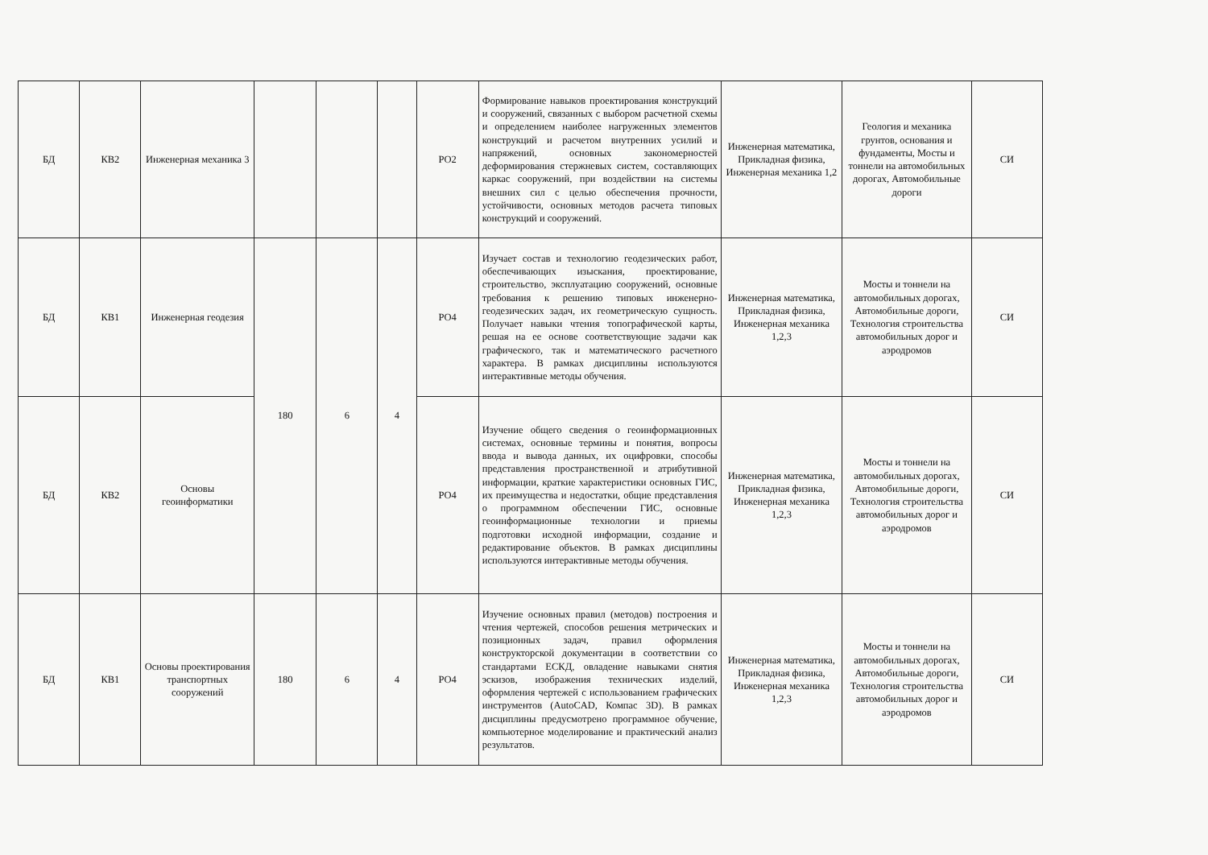| БД | КВ2 | Инженерная механика 3 | | | | РО2 | Формирование навыков проектирования конструкций и сооружений, связанных с выбором расчетной схемы и определением наиболее нагруженных элементов конструкций и расчетом внутренних усилий и напряжений, основных закономерностей деформирования стержневых систем, составляющих каркас сооружений, при воздействии на системы внешних сил с целью обеспечения прочности, устойчивости, основных методов расчета типовых конструкций и сооружений. | Инженерная математика, Прикладная физика, Инженерная механика 1,2 | Геология и механика грунтов, основания и фундаменты, Мосты и тоннели на автомобильных дорогах, Автомобильные дороги | СИ |
| БД | КВ1 | Инженерная геодезия | 180 | 6 | 4 | РО4 | Изучает состав и технологию геодезических работ, обеспечивающих изыскания, проектирование, строительство, эксплуатацию сооружений, основные требования к решению типовых инженерно-геодезических задач, их геометрическую сущность. Получает навыки чтения топографической карты, решая на ее основе соответствующие задачи как графического, так и математического расчетного характера. В рамках дисциплины используются интерактивные методы обучения. | Инженерная математика, Прикладная физика, Инженерная механика 1,2,3 | Мосты и тоннели на автомобильных дорогах, Автомобильные дороги, Технология строительства автомобильных дорог и аэродромов | СИ |
| БД | КВ2 | Основы геоинформатики | | | | РО4 | Изучение общего сведения о геоинформационных системах, основные термины и понятия, вопросы ввода и вывода данных, их оцифровки, способы представления пространственной и атрибутивной информации, краткие характеристики основных ГИС, их преимущества и недостатки, общие представления о программном обеспечении ГИС, основные геоинформационные технологии и приемы подготовки исходной информации, создание и редактирование объектов. В рамках дисциплины используются интерактивные методы обучения. | Инженерная математика, Прикладная физика, Инженерная механика 1,2,3 | Мосты и тоннели на автомобильных дорогах, Автомобильные дороги, Технология строительства автомобильных дорог и аэродромов | СИ |
| БД | КВ1 | Основы проектирования транспортных сооружений | 180 | 6 | 4 | РО4 | Изучение основных правил (методов) построения и чтения чертежей, способов решения метрических и позиционных задач, правил оформления конструкторской документации в соответствии со стандартами ЕСКД, овладение навыками снятия эскизов, изображения технических изделий, оформления чертежей с использованием графических инструментов (AutoCAD, Компас 3D). В рамках дисциплины предусмотрено программное обучение, компьютерное моделирование и практический анализ результатов. | Инженерная математика, Прикладная физика, Инженерная механика 1,2,3 | Мосты и тоннели на автомобильных дорогах, Автомобильные дороги, Технология строительства автомобильных дорог и аэродромов | СИ |